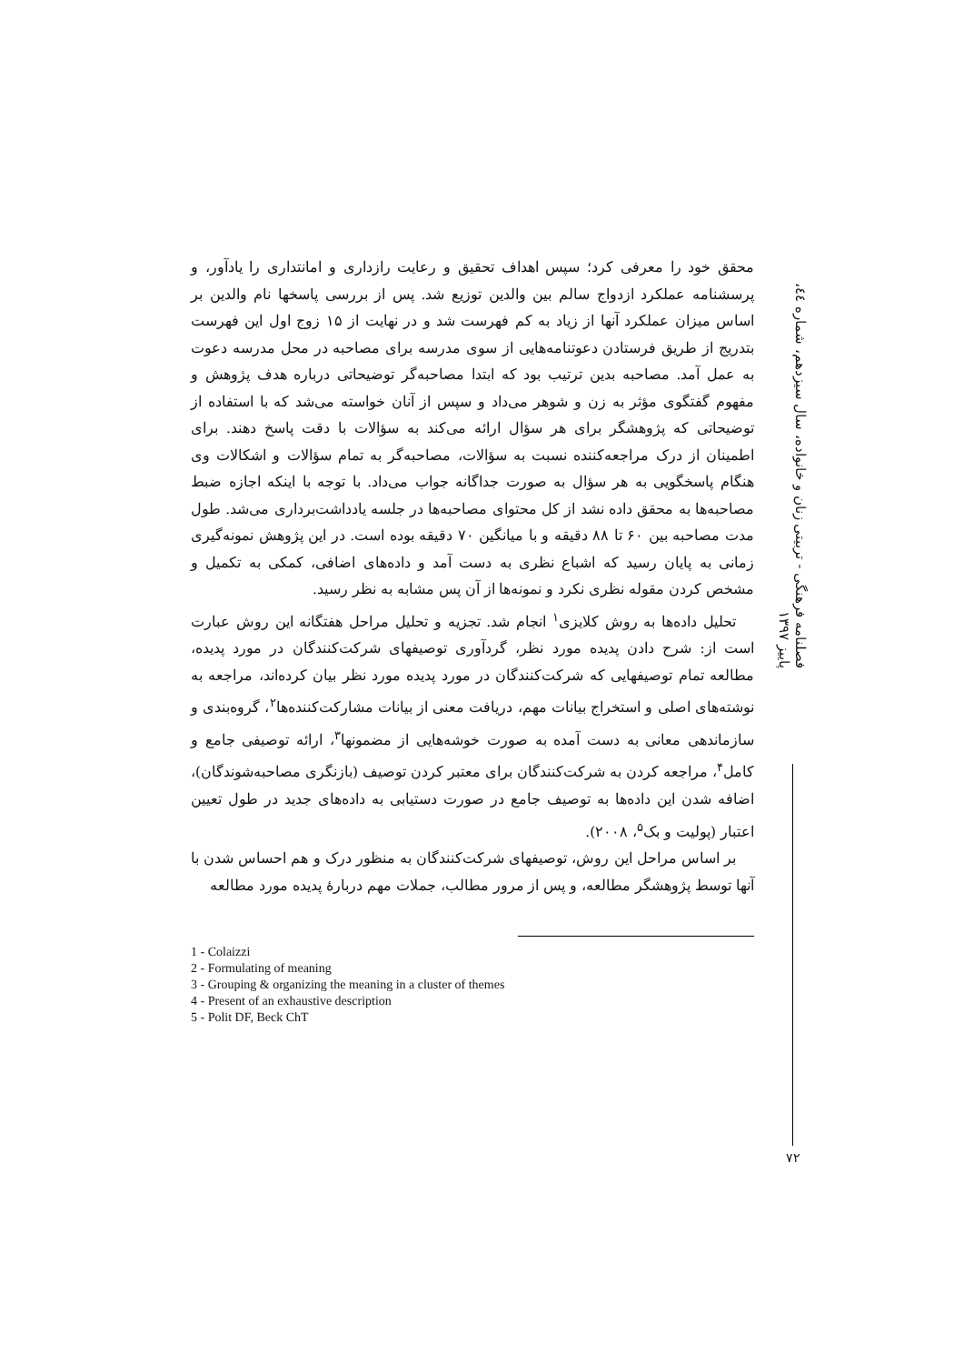فصلنامه فرهنگی - تربیتی زنان و خانواده، سال سیزدهم، شماره ٤٤، پاییز ١٣٩٧
٧٢
محقق خود را معرفی کرد؛ سپس اهداف تحقیق و رعایت رازداری و امانتداری را یادآور، و پرسشنامه عملکرد ازدواج سالم بین والدین توزیع شد. پس از بررسی پاسخها نام والدین بر اساس میزان عملکرد آنها از زیاد به کم فهرست شد و در نهایت از ١۵ زوج اول این فهرست بتدریج از طریق فرستادن دعوتنامه‌هایی از سوی مدرسه برای مصاحبه در محل مدرسه دعوت به عمل آمد. مصاحبه بدین ترتیب بود که ابتدا مصاحبه‌گر توضیحاتی درباره هدف پژوهش و مفهوم گفتگوی مؤثر به زن و شوهر می‌داد و سپس از آنان خواسته می‌شد که با استفاده از توضیحاتی که پژوهشگر برای هر سؤال ارائه می‌کند به سؤالات با دقت پاسخ دهند. برای اطمینان از درک مراجعه‌کننده نسبت به سؤالات، مصاحبه‌گر به تمام سؤالات و اشکالات وی هنگام پاسخگویی به هر سؤال به صورت جداگانه جواب می‌داد. با توجه با اینکه اجازه ضبط مصاحبه‌ها به محقق داده نشد از کل محتوای مصاحبه‌ها در جلسه یادداشت‌برداری می‌شد. طول مدت مصاحبه بین ۶٠ تا ٨٨ دقیقه و با میانگین ٧٠ دقیقه بوده است. در این پژوهش نمونه‌گیری زمانی به پایان رسید که اشباع نظری به دست آمد و داده‌های اضافی، کمکی به تکمیل و مشخص کردن مقوله نظری نکرد و نمونه‌ها از آن پس مشابه به نظر رسید.
تحلیل داده‌ها به روش کلایزی<sup>١</sup> انجام شد. تجزیه و تحلیل مراحل هفتگانه این روش عبارت است از: شرح دادن پدیده مورد نظر، گردآوری توصیفهای شرکت‌کنندگان در مورد پدیده، مطالعه تمام توصیفهایی که شرکت‌کنندگان در مورد پدیده مورد نظر بیان کرده‌اند، مراجعه به نوشته‌های اصلی و استخراج بیانات مهم، دریافت معنی از بیانات مشارکت‌کننده‌ها<sup>٢</sup>، گروه‌بندی و سازماندهی معانی به دست آمده به صورت خوشه‌هایی از مضمونها<sup>٣</sup>، ارائه توصیفی جامع و کامل<sup>۴</sup>، مراجعه کردن به شرکت‌کنندگان برای معتبر کردن توصیف (بازنگری مصاحبه‌شوندگان)، اضافه شدن این داده‌ها به توصیف جامع در صورت دستیابی به داده‌های جدید در طول تعیین اعتبار (پولیت و بک<sup>۵</sup>، ٢٠٠٨).
بر اساس مراحل این روش، توصیفهای شرکت‌کنندگان به منظور درک و هم احساس شدن با آنها توسط پژوهشگر مطالعه، و پس از مرور مطالب، جملات مهم دربارهٔ پدیده مورد مطالعه
1 - Colaizzi
2 - Formulating of meaning
3 - Grouping & organizing the meaning in a cluster of themes
4 - Present of an exhaustive description
5 - Polit DF, Beck ChT